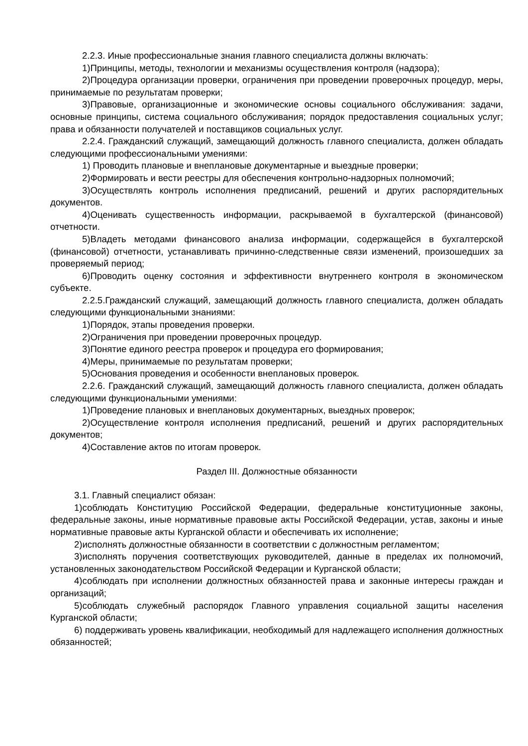2.2.3. Иные профессиональные знания главного специалиста должны включать:
1)Принципы, методы, технологии и механизмы осуществления контроля (надзора);
2)Процедура организации проверки, ограничения при проведении проверочных процедур, меры, принимаемые по результатам проверки;
3)Правовые, организационные и экономические основы социального обслуживания: задачи, основные принципы, система социального обслуживания; порядок предоставления социальных услуг; права и обязанности получателей и поставщиков социальных услуг.
2.2.4. Гражданский служащий, замещающий должность главного специалиста, должен обладать следующими профессиональными умениями:
1) Проводить плановые и внеплановые документарные и выездные проверки;
2)Формировать и вести реестры для обеспечения контрольно-надзорных полномочий;
3)Осуществлять контроль исполнения предписаний, решений и других распорядительных документов.
4)Оценивать существенность информации, раскрываемой в бухгалтерской (финансовой) отчетности.
5)Владеть методами финансового анализа информации, содержащейся в бухгалтерской (финансовой) отчетности, устанавливать причинно-следственные связи изменений, произошедших за проверяемый период;
6)Проводить оценку состояния и эффективности внутреннего контроля в экономическом субъекте.
2.2.5.Гражданский служащий, замещающий должность главного специалиста, должен обладать следующими функциональными знаниями:
1)Порядок, этапы проведения проверки.
2)Ограничения при проведении проверочных процедур.
3)Понятие единого реестра проверок и процедура его формирования;
4)Меры, принимаемые по результатам проверки;
5)Основания проведения и особенности внеплановых проверок.
2.2.6. Гражданский служащий, замещающий должность главного специалиста, должен обладать следующими функциональными умениями:
1)Проведение плановых и внеплановых документарных, выездных проверок;
2)Осуществление контроля исполнения предписаний, решений и других распорядительных документов;
4)Составление актов по итогам проверок.
Раздел III. Должностные обязанности
3.1. Главный специалист обязан:
1)соблюдать Конституцию Российской Федерации, федеральные конституционные законы, федеральные законы, иные нормативные правовые акты Российской Федерации, устав, законы и иные нормативные правовые акты Курганской области и обеспечивать их исполнение;
2)исполнять должностные обязанности в соответствии с должностным регламентом;
3)исполнять поручения соответствующих руководителей, данные в пределах их полномочий, установленных законодательством Российской Федерации и Курганской области;
4)соблюдать при исполнении должностных обязанностей права и законные интересы граждан и организаций;
5)соблюдать служебный распорядок Главного управления социальной защиты населения Курганской области;
6) поддерживать уровень квалификации, необходимый для надлежащего исполнения должностных обязанностей;